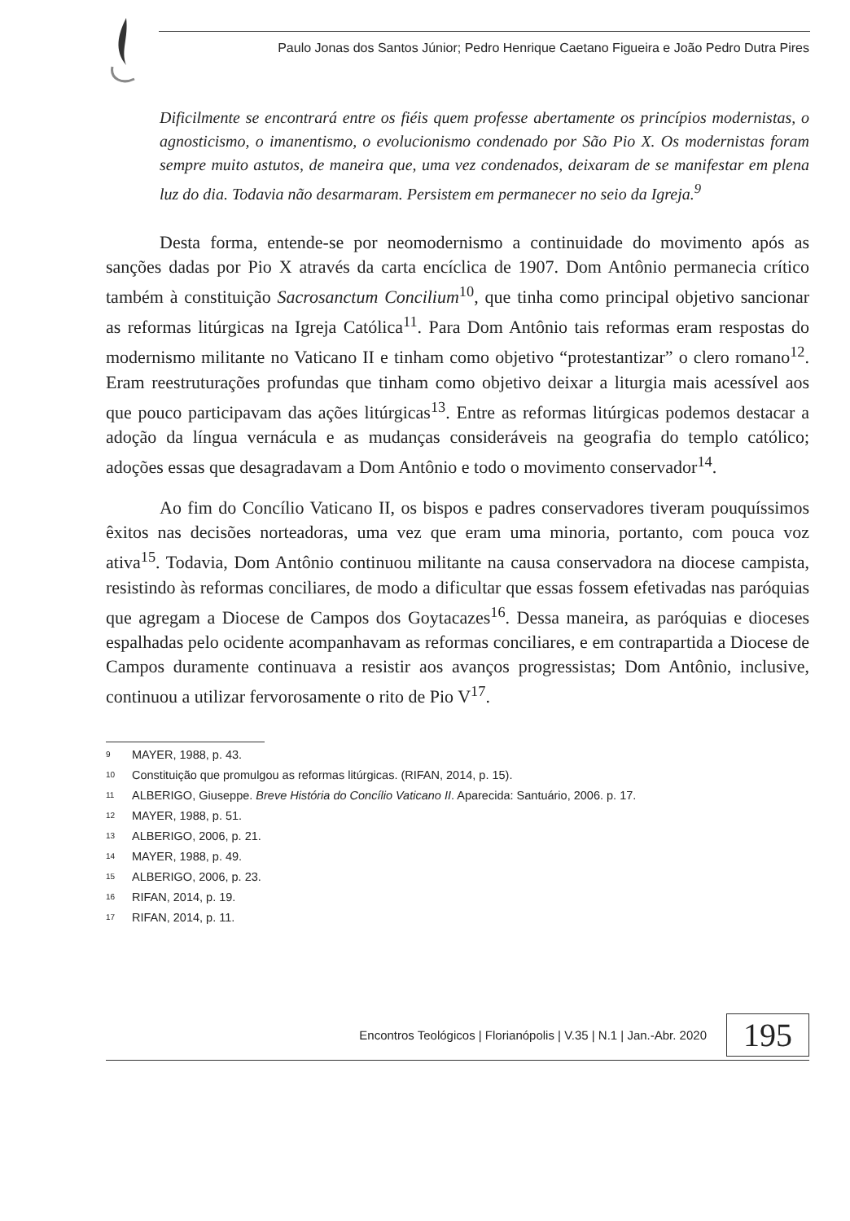Paulo Jonas dos Santos Júnior; Pedro Henrique Caetano Figueira e João Pedro Dutra Pires
Dificilmente se encontrará entre os fiéis quem professe abertamente os princípios modernistas, o agnosticismo, o imanentismo, o evolucionismo condenado por São Pio X. Os modernistas foram sempre muito astutos, de maneira que, uma vez condenados, deixaram de se manifestar em plena luz do dia. Todavia não desarmaram. Persistem em permanecer no seio da Igreja.<sup>9</sup>
Desta forma, entende-se por neomodernismo a continuidade do movimento após as sanções dadas por Pio X através da carta encíclica de 1907. Dom Antônio permanecia crítico também à constituição Sacrosanctum Concilium<sup>10</sup>, que tinha como principal objetivo sancionar as reformas litúrgicas na Igreja Católica<sup>11</sup>. Para Dom Antônio tais reformas eram respostas do modernismo militante no Vaticano II e tinham como objetivo “protestantizar” o clero romano<sup>12</sup>. Eram reestruturações profundas que tinham como objetivo deixar a liturgia mais acessível aos que pouco participavam das ações litúrgicas<sup>13</sup>. Entre as reformas litúrgicas podemos destacar a adoção da língua vernácula e as mudanças consideráveis na geografia do templo católico; adoções essas que desagradavam a Dom Antônio e todo o movimento conservador<sup>14</sup>.
Ao fim do Concílio Vaticano II, os bispos e padres conservadores tiveram pouquíssimos êxitos nas decisões norteadoras, uma vez que eram uma minoria, portanto, com pouca voz ativa<sup>15</sup>. Todavia, Dom Antônio continuou militante na causa conservadora na diocese campista, resistindo às reformas conciliares, de modo a dificultar que essas fossem efetivadas nas paróquias que agregam a Diocese de Campos dos Goytacazes<sup>16</sup>. Dessa maneira, as paróquias e dioceses espalhadas pelo ocidente acompanhavam as reformas conciliares, e em contrapartida a Diocese de Campos duramente continuava a resistir aos avanços progressistas; Dom Antônio, inclusive, continuou a utilizar fervorosamente o rito de Pio V<sup>17</sup>.
9 MAYER, 1988, p. 43.
10 Constituição que promulgou as reformas litúrgicas. (RIFAN, 2014, p. 15).
11 ALBERIGO, Giuseppe. Breve História do Concílio Vaticano II. Aparecida: Santuário, 2006. p. 17.
12 MAYER, 1988, p. 51.
13 ALBERIGO, 2006, p. 21.
14 MAYER, 1988, p. 49.
15 ALBERIGO, 2006, p. 23.
16 RIFAN, 2014, p. 19.
17 RIFAN, 2014, p. 11.
Encontros Teológicos | Florianópolis | V.35 | N.1 | Jan.-Abr. 2020 195